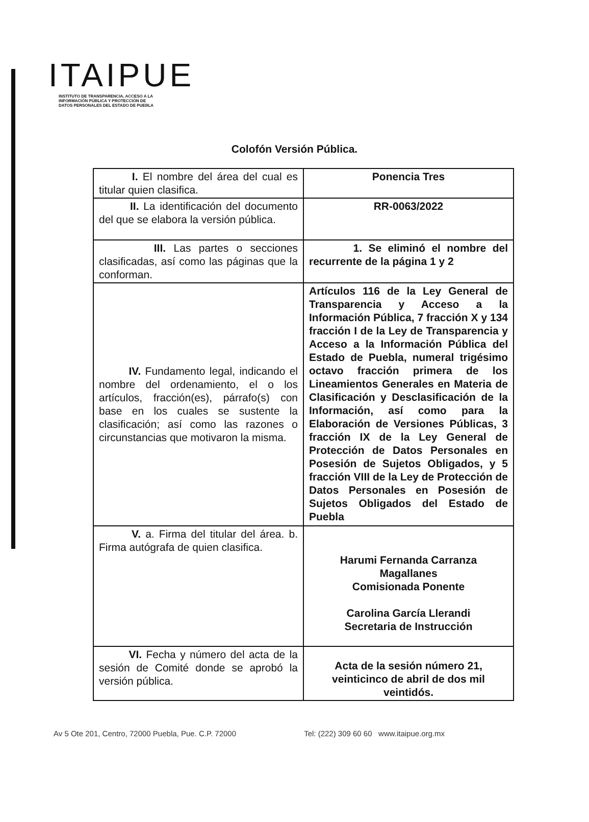ITAIPUE
INSTITUTO DE TRANSPARENCIA, ACCESO A LA
INFORMACIÓN PÚBLICA Y PROTECCIÓN DE
DATOS PERSONALES DEL ESTADO DE PUEBLA
Colofón Versión Pública.
| I. El nombre del área del cual es titular quien clasifica. | Ponencia Tres |
| II. La identificación del documento del que se elabora la versión pública. | RR-0063/2022 |
| III. Las partes o secciones clasificadas, así como las páginas que la conforman. | 1. Se eliminó el nombre del recurrente de la página 1 y 2 |
| IV. Fundamento legal, indicando el nombre del ordenamiento, el o los artículos, fracción(es), párrafo(s) con base en los cuales se sustente la clasificación; así como las razones o circunstancias que motivaron la misma. | Artículos 116 de la Ley General de Transparencia y Acceso a la Información Pública, 7 fracción X y 134 fracción I de la Ley de Transparencia y Acceso a la Información Pública del Estado de Puebla, numeral trigésimo octavo fracción primera de los Lineamientos Generales en Materia de Clasificación y Desclasificación de la Información, así como para la Elaboración de Versiones Públicas, 3 fracción IX de la Ley General de Protección de Datos Personales en Posesión de Sujetos Obligados, y 5 fracción VIII de la Ley de Protección de Datos Personales en Posesión de Sujetos Obligados del Estado de Puebla |
| V. a. Firma del titular del área. b. Firma autógrafa de quien clasifica. | Harumi Fernanda Carranza Magallanes Comisionada Ponente Carolina García Llerandi Secretaria de Instrucción |
| VI. Fecha y número del acta de la sesión de Comité donde se aprobó la versión pública. | Acta de la sesión número 21, veinticinco de abril de dos mil veintidós. |
Av 5 Ote 201, Centro, 72000 Puebla, Pue. C.P. 72000 Tel: (222) 309 60 60 www.itaipue.org.mx